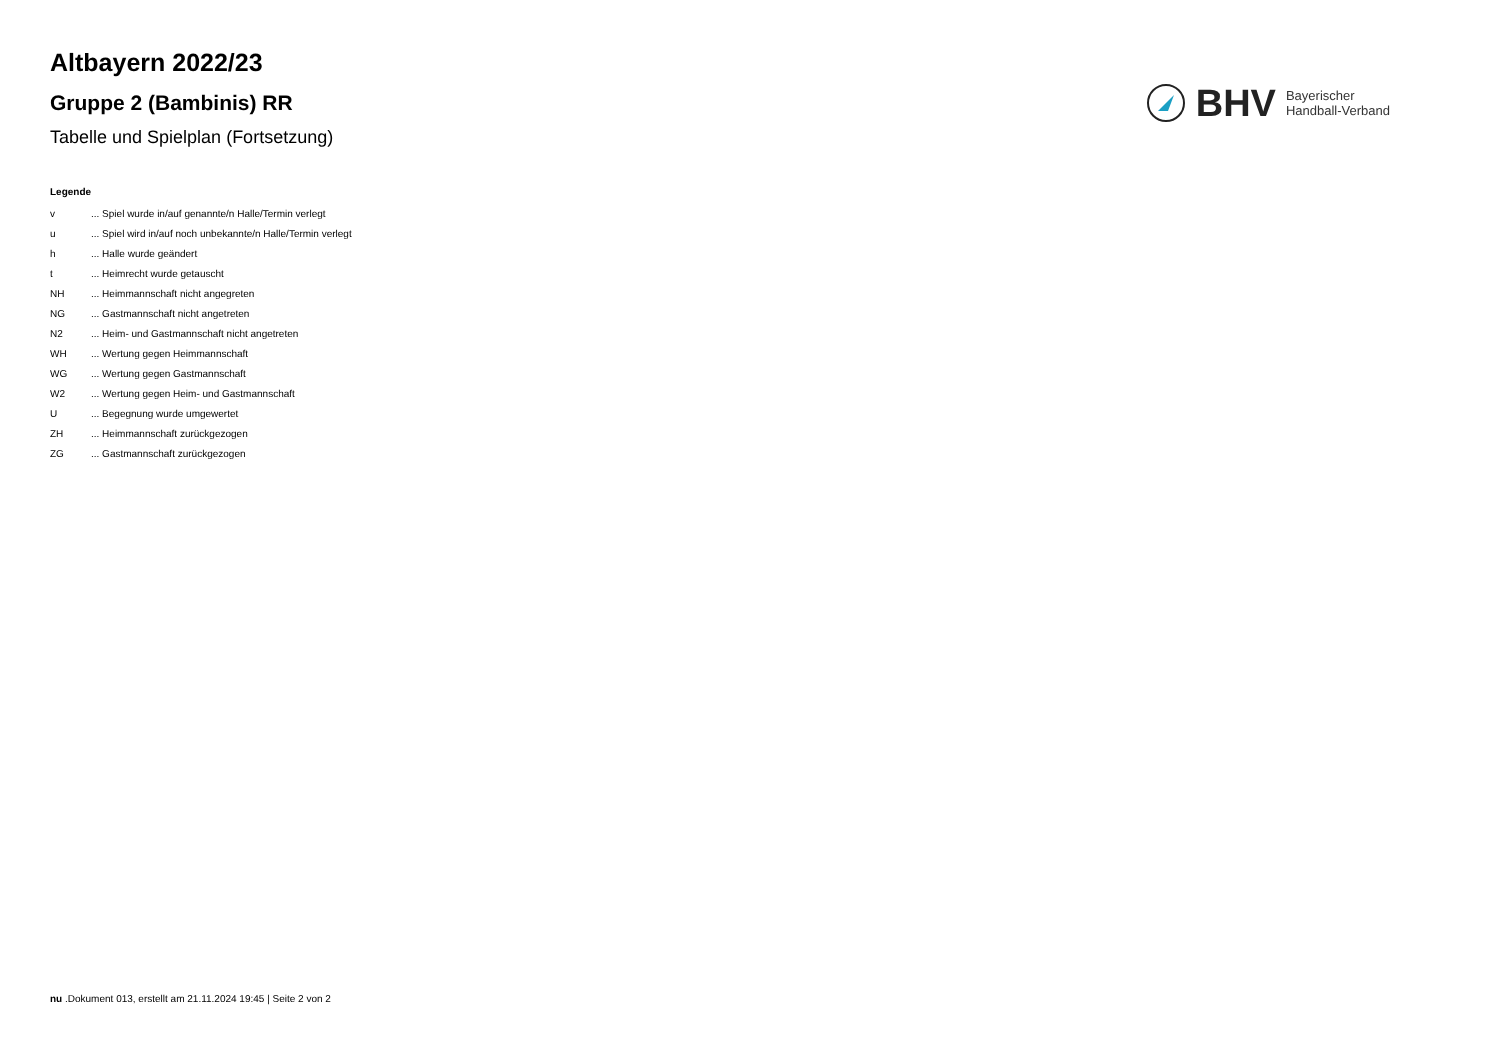Altbayern 2022/23
Gruppe 2 (Bambinis) RR
Tabelle und Spielplan (Fortsetzung)
BHV
Bayerischer
Handball-Verband
Legende
| v | ... Spiel wurde in/auf genannte/n Halle/Termin verlegt |
| u | ... Spiel wird in/auf noch unbekannte/n Halle/Termin verlegt |
| h | ... Halle wurde geändert |
| t | ... Heimrecht wurde getauscht |
| NH | ... Heimmannschaft nicht angegreten |
| NG | ... Gastmannschaft nicht angetreten |
| N2 | ... Heim- und Gastmannschaft nicht angetreten |
| WH | ... Wertung gegen Heimmannschaft |
| WG | ... Wertung gegen Gastmannschaft |
| W2 | ... Wertung gegen Heim- und Gastmannschaft |
| U | ... Begegnung wurde umgewertet |
| ZH | ... Heimmannschaft zurückgezogen |
| ZG | ... Gastmannschaft zurückgezogen |
nu .Dokument 013, erstellt am 21.11.2024 19:45 | Seite 2 von 2